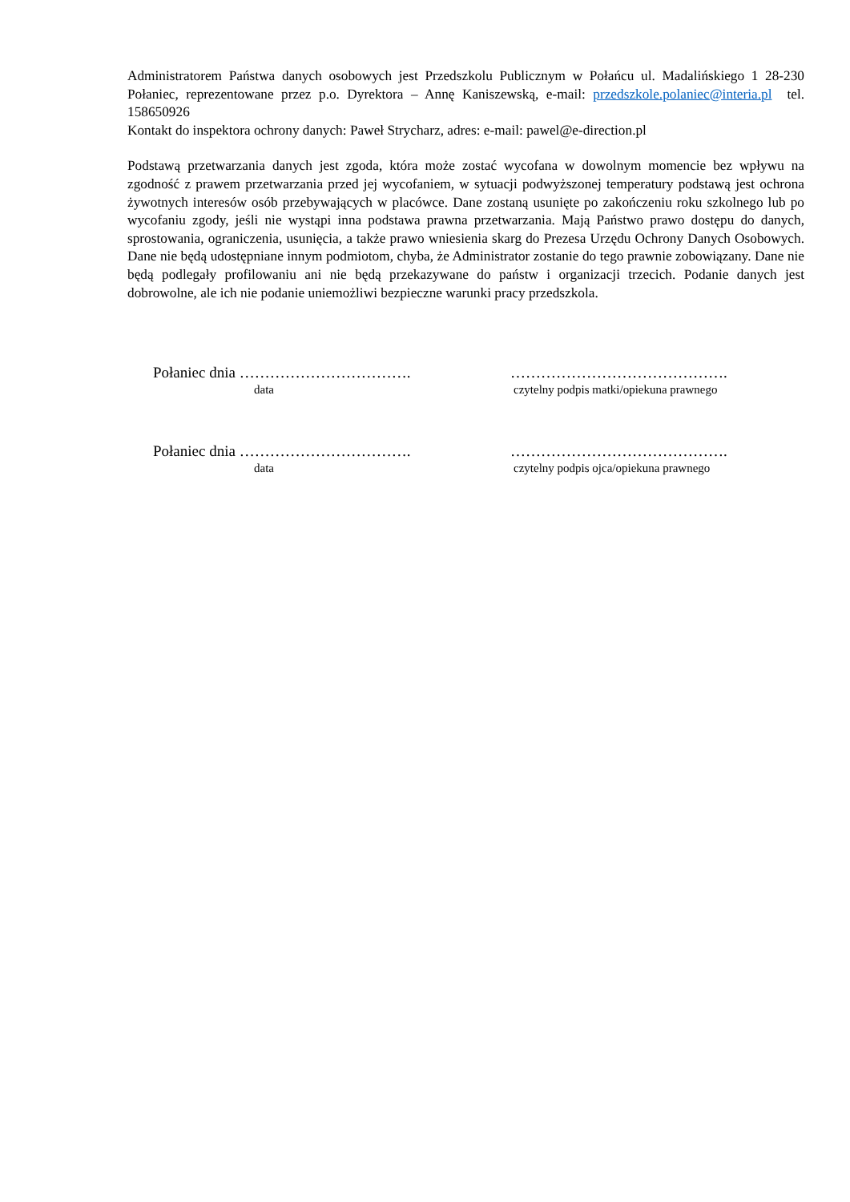Administratorem Państwa danych osobowych jest Przedszkolu Publicznym w Połańcu ul. Madalińskiego 1 28-230 Połaniec, reprezentowane przez p.o. Dyrektora – Annę Kaniszewską, e-mail: przedszkole.polaniec@interia.pl tel. 158650926
Kontakt do inspektora ochrony danych: Paweł Strycharz, adres: e-mail: pawel@e-direction.pl
Podstawą przetwarzania danych jest zgoda, która może zostać wycofana w dowolnym momencie bez wpływu na zgodność z prawem przetwarzania przed jej wycofaniem, w sytuacji podwyższonej temperatury podstawą jest ochrona żywotnych interesów osób przebywających w placówce. Dane zostaną usunięte po zakończeniu roku szkolnego lub po wycofaniu zgody, jeśli nie wystąpi inna podstawa prawna przetwarzania. Mają Państwo prawo dostępu do danych, sprostowania, ograniczenia, usunięcia, a także prawo wniesienia skarg do Prezesa Urzędu Ochrony Danych Osobowych. Dane nie będą udostępniane innym podmiotom, chyba, że Administrator zostanie do tego prawnie zobowiązany. Dane nie będą podlegały profilowaniu ani nie będą przekazywane do państw i organizacji trzecich. Podanie danych jest dobrowolne, ale ich nie podanie uniemożliwi bezpieczne warunki pracy przedszkola.
Połaniec dnia ……………………………. …………………………………….
data czytelny podpis matki/opiekuna prawnego
Połaniec dnia ……………………………. …………………………………….
data czytelny podpis ojca/opiekuna prawnego